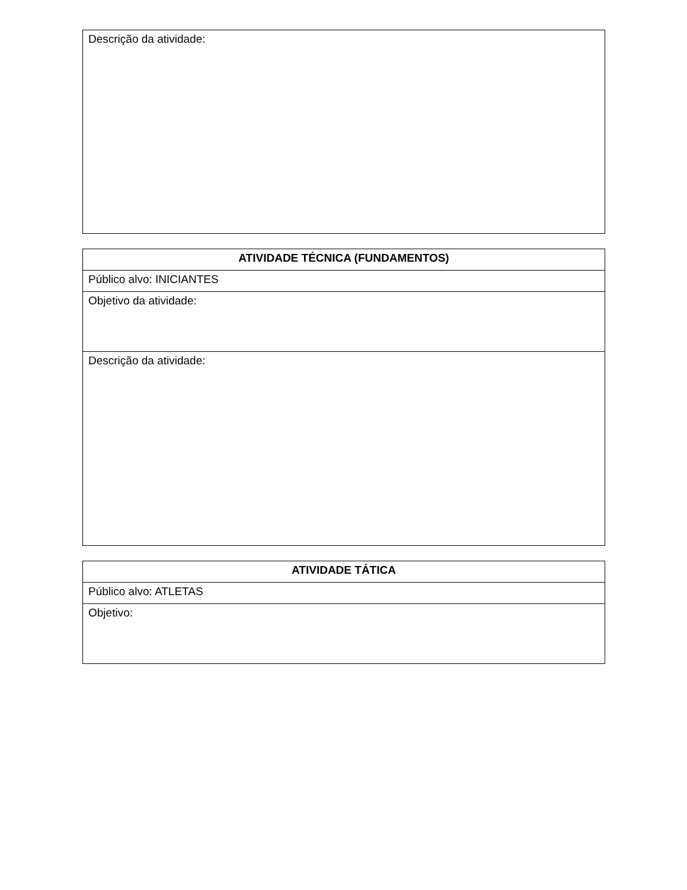| Descrição da atividade: |
| ATIVIDADE TÉCNICA (FUNDAMENTOS) |
| --- |
| Público alvo: INICIANTES |
| Objetivo da atividade: |
| Descrição da atividade: |
| ATIVIDADE TÁTICA |
| --- |
| Público alvo: ATLETAS |
| Objetivo: |